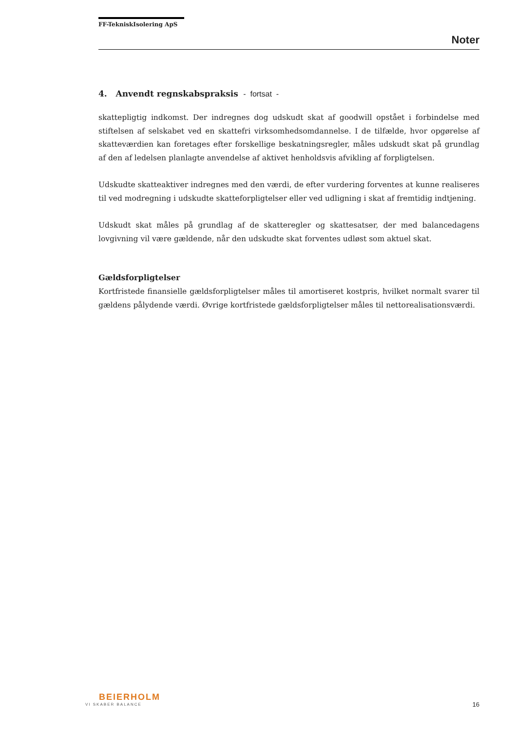FF-TekniskIsolering ApS
Noter
4. Anvendt regnskabspraksis - fortsat -
skattepligtig indkomst. Der indregnes dog udskudt skat af goodwill opstået i forbindelse med stiftelsen af selskabet ved en skattefri virksomhedsomdannelse. I de tilfælde, hvor opgørelse af skatteværdien kan foretages efter forskellige beskatningsregler, måles udskudt skat på grundlag af den af ledelsen planlagte anvendelse af aktivet henholdsvis afvikling af forpligtelsen.
Udskudte skatteaktiver indregnes med den værdi, de efter vurdering forventes at kunne realiseres til ved modregning i udskudte skatteforpligtelser eller ved udligning i skat af fremtidig indtjening.
Udskudt skat måles på grundlag af de skatteregler og skattesatser, der med balancedagens lovgivning vil være gældende, når den udskudte skat forventes udløst som aktuel skat.
Gældsforpligtelser
Kortfristede finansielle gældsforpligtelser måles til amortiseret kostpris, hvilket normalt svarer til gældens pålydende værdi. Øvrige kortfristede gældsforpligtelser måles til nettorealisationsværdi.
BEIERHOLM
VI SKABER BALANCE
16